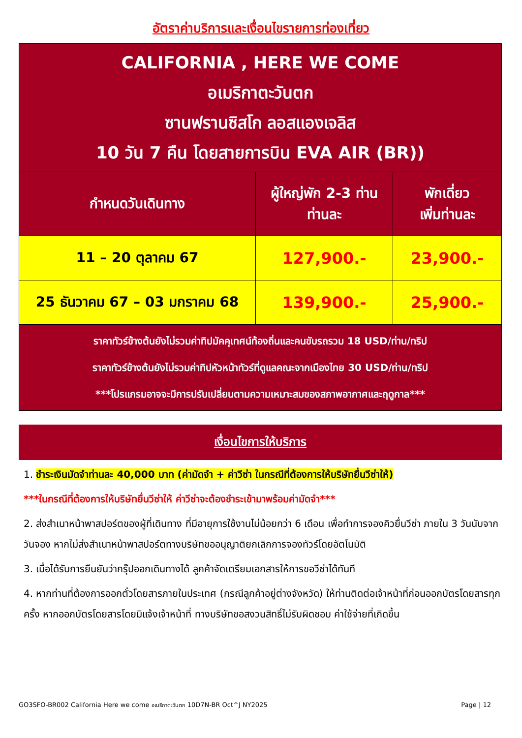อัตราค่าบริการและเงื่อนไขรายการท่องเที่ยว
| CALIFORNIA , HERE WE COME อเมริกาตะวันตก ซานฟรานซิสโก ลอสแองเจลิส 10 วัน 7 คืน โดยสายการบิน EVA AIR (BR)) | | |
| กำหนดวันเดินทาง | ผู้ใหญ่พัก 2-3 ท่าน ท่านละ | พักเดี่ยว เพิ่มท่านละ |
| 11 – 20 ตุลาคม 67 | 127,900.- | 23,900.- |
| 25 ธันวาคม 67 – 03 มกราคม 68 | 139,900.- | 25,900.- |
| ราคาทัวร์ข้างต้นยังไม่รวมค่าทิปมัคคุเทศน์ท้องถิ่นและคนขับรถรวม 18 USD/ท่าน/ทริป ราคาทัวร์ข้างต้นยังไม่รวมค่าทิปหัวหน้าทัวร์ที่ดูแลคณะจากเมืองไทย 30 USD/ท่าน/ทริป ***โปรแกรมอาจจะมีการปรับเปลี่ยนตามความเหมาะสมของสภาพอากาศและฤดูกาล*** | | |
เงื่อนไขการให้บริการ
1. ชำระเงินมัดจำท่านละ 40,000 บาท (ค่ามัดจำ + ค่าวีซ่า ในกรณีที่ต้องการให้บริษัทยื่นวีซ่าให้)
***ในกรณีที่ต้องการให้บริษัทยื่นวีซ่าให้ ค่าวีซ่าจะต้องชำระเข้ามาพร้อมค่ามัดจำ***
2. ส่งสำเนาหน้าพาสปอร์ตของผู้ที่เดินทาง ที่มีอายุการใช้งานไม่น้อยกว่า 6 เดือน เพื่อทำการจองคิวยื่นวีซ่า ภายใน 3 วันนับจากวันจอง หากไม่ส่งสำเนาหน้าพาสปอร์ตทางบริษัทขออนุญาติยกเลิกการจองทัวร์โดยอัตโนมัติ
3. เมื่อได้รับการยืนยันว่ากรุ๊ปออกเดินทางได้ ลูกค้าจัดเตรียมเอกสารให้การขอวีซ่าได้ทันที
4. หากท่านที่ต้องการออกตั๋วโดยสารภายในประเทศ (กรณีลูกค้าอยู่ต่างจังหวัด) ให้ท่านติดต่อเจ้าหน้าที่ก่อนออกบัตรโดยสารทุกครั้ง หากออกบัตรโดยสารโดยมิแจ้งเจ้าหน้าที่ ทางบริษัทขอสงวนสิทธิ์ไม่รับผิดชอบ ค่าใช้จ่ายที่เกิดขึ้น
GO3SFO-BR002 California Here we come อเมริกาตะวันตก 10D7N-BR Oct^J NY2025 Page | 12